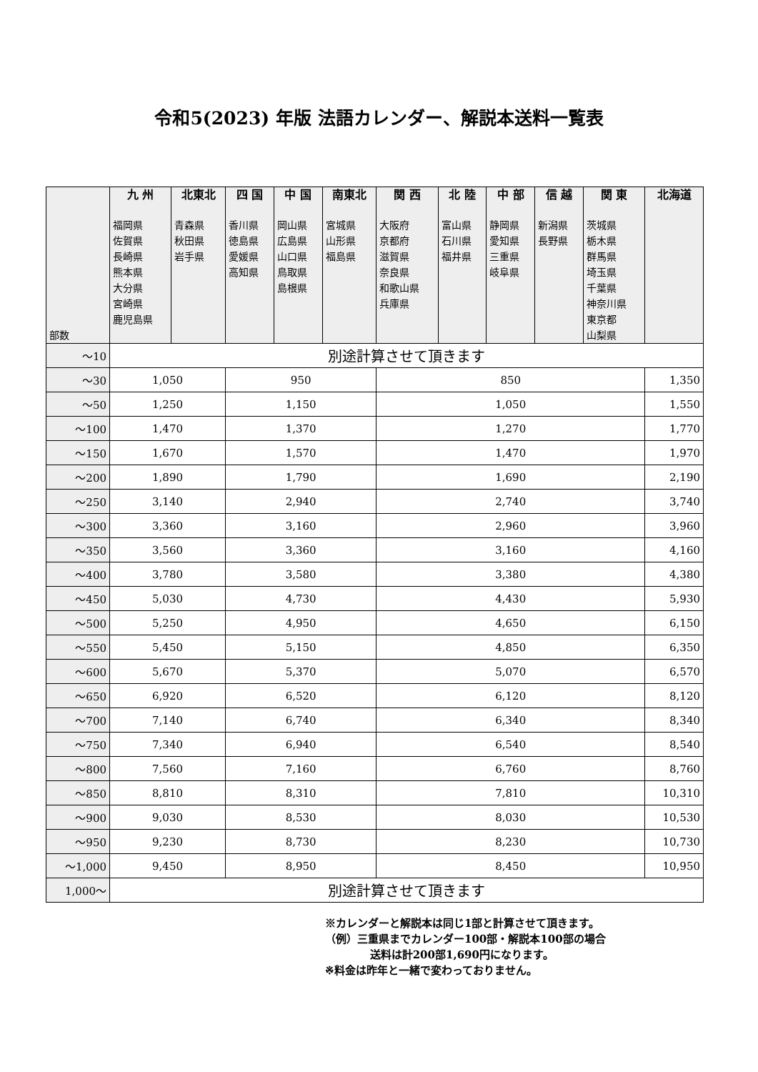令和5(2023) 年版 法語カレンダー、解説本送料一覧表
| 部数 | 九 州 福岡県 佐賀県 長崎県 熊本県 大分県 宮崎県 鹿児島県 | 北東北 青森県 秋田県 岩手県 | 四 国 香川県 徳島県 愛媛県 高知県 | 中 国 岡山県 広島県 山口県 鳥取県 島根県 | 南東北 宮城県 山形県 福島県 | 関 西 大阪府 京都府 滋賀県 奈良県 和歌山県 兵庫県 | 北 陸 富山県 石川県 福井県 | 中 部 静岡県 愛知県 三重県 岐阜県 | 信 越 新潟県 長野県 | 関 東 茨城県 栃木県 群馬県 埼玉県 千葉県 神奈川県 東京都 山梨県 | 北海道 |
| --- | --- | --- | --- | --- | --- | --- | --- | --- | --- | --- | --- |
| ～10 | 別途計算させて頂きます | | | | | | | | | | |
| ～30 | 1,050 | | 950 | | | 850 | | | | | 1,350 |
| ～50 | 1,250 | | 1,150 | | | 1,050 | | | | | 1,550 |
| ～100 | 1,470 | | 1,370 | | | 1,270 | | | | | 1,770 |
| ～150 | 1,670 | | 1,570 | | | 1,470 | | | | | 1,970 |
| ～200 | 1,890 | | 1,790 | | | 1,690 | | | | | 2,190 |
| ～250 | 3,140 | | 2,940 | | | 2,740 | | | | | 3,740 |
| ～300 | 3,360 | | 3,160 | | | 2,960 | | | | | 3,960 |
| ～350 | 3,560 | | 3,360 | | | 3,160 | | | | | 4,160 |
| ～400 | 3,780 | | 3,580 | | | 3,380 | | | | | 4,380 |
| ～450 | 5,030 | | 4,730 | | | 4,430 | | | | | 5,930 |
| ～500 | 5,250 | | 4,950 | | | 4,650 | | | | | 6,150 |
| ～550 | 5,450 | | 5,150 | | | 4,850 | | | | | 6,350 |
| ～600 | 5,670 | | 5,370 | | | 5,070 | | | | | 6,570 |
| ～650 | 6,920 | | 6,520 | | | 6,120 | | | | | 8,120 |
| ～700 | 7,140 | | 6,740 | | | 6,340 | | | | | 8,340 |
| ～750 | 7,340 | | 6,940 | | | 6,540 | | | | | 8,540 |
| ～800 | 7,560 | | 7,160 | | | 6,760 | | | | | 8,760 |
| ～850 | 8,810 | | 8,310 | | | 7,810 | | | | | 10,310 |
| ～900 | 9,030 | | 8,530 | | | 8,030 | | | | | 10,530 |
| ～950 | 9,230 | | 8,730 | | | 8,230 | | | | | 10,730 |
| ～1,000 | 9,450 | | 8,950 | | | 8,450 | | | | | 10,950 |
| 1,000～ | 別途計算させて頂きます | | | | | | | | | | |
※カレンダーと解説本は同じ1部と計算させて頂きます。
（例）三重県までカレンダー100部・解説本100部の場合
送料は計200部1,690円になります。
※料金は昨年と一緒で変わっておりません。